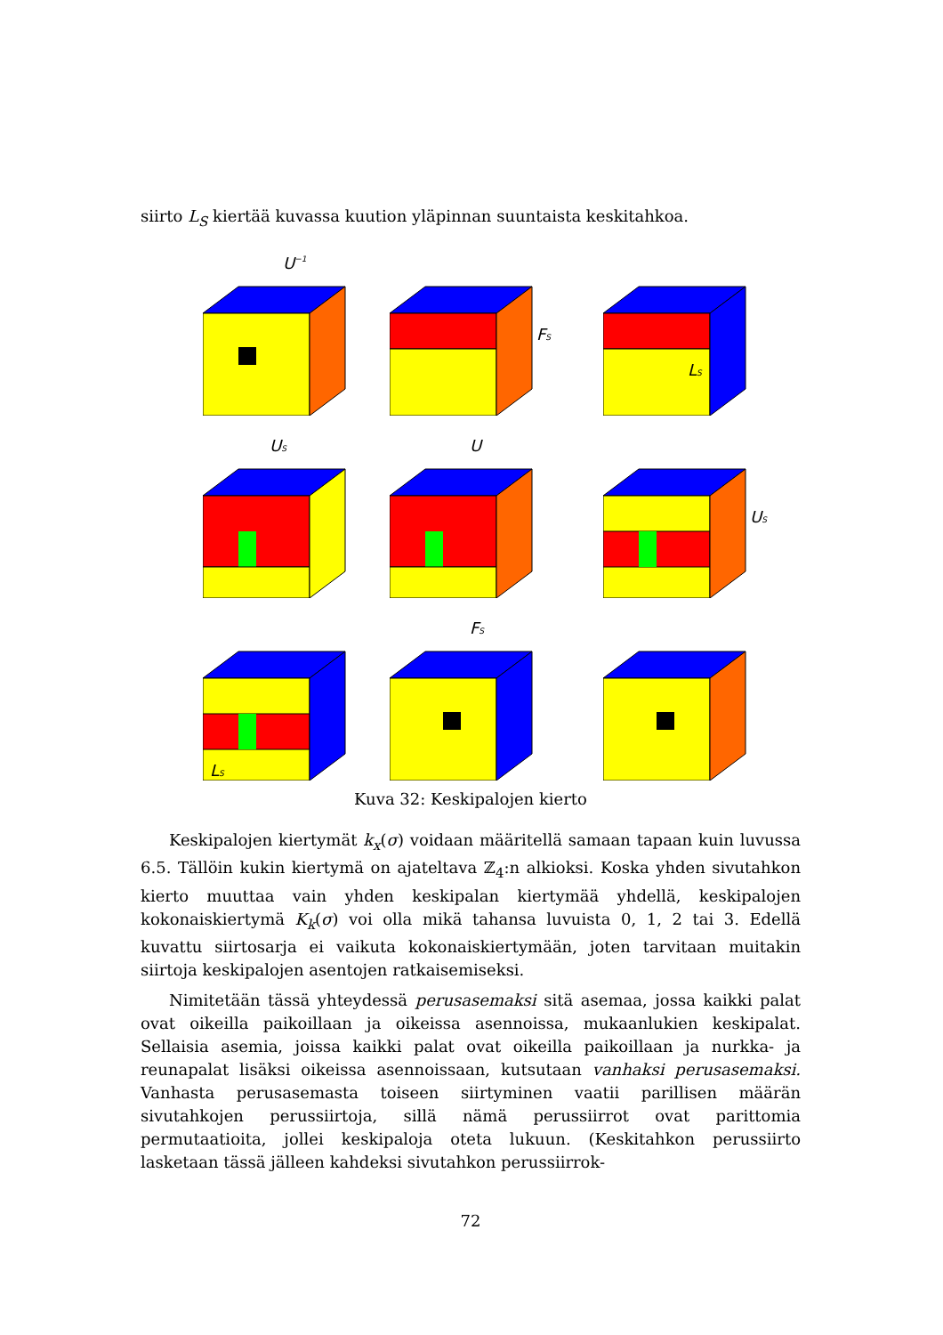siirto L<sub>S</sub> kiertää kuvassa kuution yläpinnan suuntaista keskitahkoa.
U−1
FS
LS
US
U
US
LS
FS
Kuva 32: Keskipalojen kierto
Keskipalojen kiertymät k<sub>x</sub>(σ) voidaan määritellä samaan tapaan kuin luvussa 6.5. Tällöin kukin kiertymä on ajateltava ℤ<sub>4</sub>:n alkioksi. Koska yhden sivutahkon kierto muuttaa vain yhden keskipalan kiertymää yhdellä, keskipalojen kokonaiskiertymä K<sub>k</sub>(σ) voi olla mikä tahansa luvuista 0, 1, 2 tai 3. Edellä kuvattu siirtosarja ei vaikuta kokonaiskiertymään, joten tarvitaan muitakin siirtoja keskipalojen asentojen ratkaisemiseksi.
Nimitetään tässä yhteydessä perusasemaksi sitä asemaa, jossa kaikki palat ovat oikeilla paikoillaan ja oikeissa asennoissa, mukaanlukien keskipalat. Sellaisia asemia, joissa kaikki palat ovat oikeilla paikoillaan ja nurkka- ja reunapalat lisäksi oikeissa asennoissaan, kutsutaan vanhaksi perusasemaksi. Vanhasta perusasemasta toiseen siirtyminen vaatii parillisen määrän sivutahkojen perussiirtoja, sillä nämä perussiirrot ovat parittomia permutaatioita, jollei keskipaloja oteta lukuun. (Keskitahkon perussiirto lasketaan tässä jälleen kahdeksi sivutahkon perussiirrok-
72